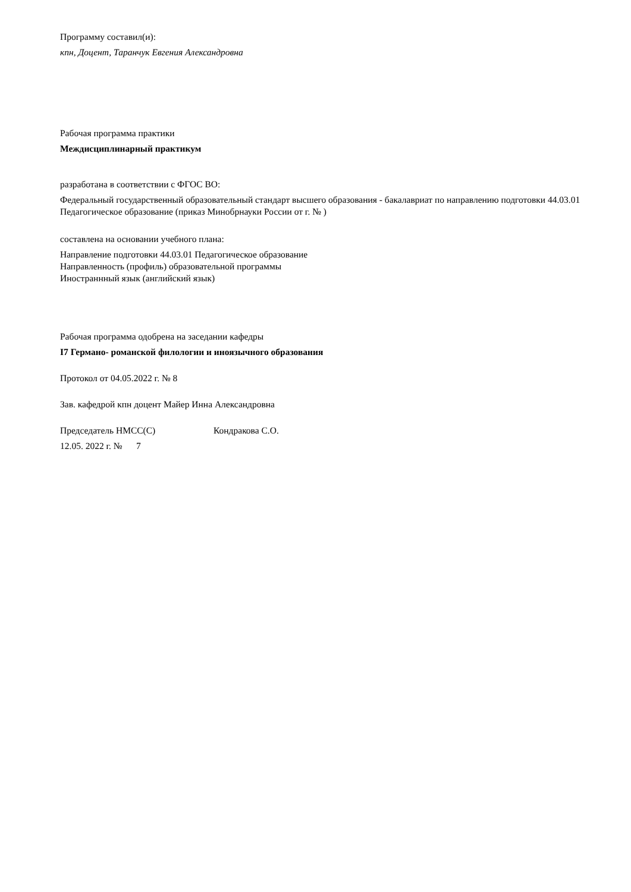Программу составил(и):
кпн, Доцент, Таранчук Евгения Александровна
Рабочая программа практики
Междисциплинарный практикум
разработана в соответствии с ФГОС ВО:
Федеральный государственный образовательный стандарт высшего образования - бакалавриат по направлению подготовки 44.03.01 Педагогическое образование (приказ Минобрнауки России от г. № )
составлена на основании учебного плана:
Направление подготовки 44.03.01 Педагогическое образование
Направленность (профиль) образовательной программы
Иностраннный язык (английский язык)
Рабочая программа одобрена на заседании кафедры
I7 Германо- романской филологии и иноязычного образования
Протокол от 04.05.2022 г. № 8
Зав. кафедрой кпн доцент Майер Инна Александровна
Председатель НМСС(С) Кондракова С.О.
12.05. 2022 г. № 7